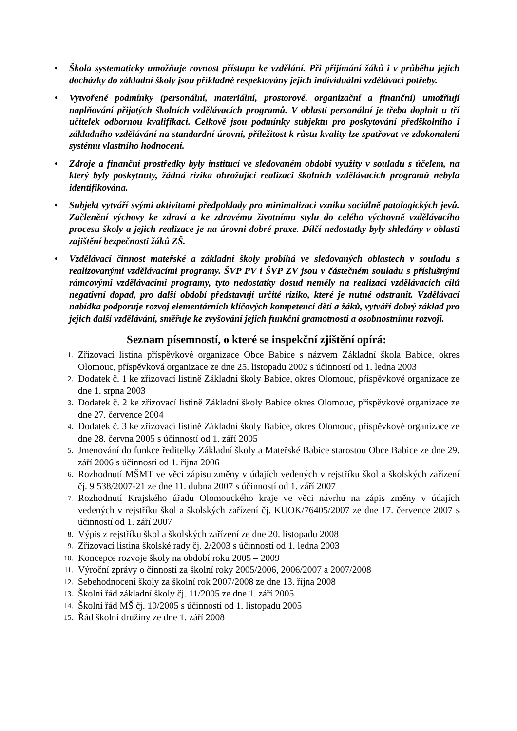• Škola systematicky umožňuje rovnost přístupu ke vzdělání. Při přijímání žáků i v průběhu jejich docházky do základní školy jsou příkladně respektovány jejich individuální vzdělávací potřeby.
• Vytvořené podmínky (personální, materiální, prostorové, organizační a finanční) umožňují naplňování přijatých školních vzdělávacích programů. V oblasti personální je třeba doplnit u tří učitelek odbornou kvalifikaci. Celkově jsou podmínky subjektu pro poskytování předškolního i základního vzdělávání na standardní úrovni, příležitost k růstu kvality lze spatřovat ve zdokonalení systému vlastního hodnocení.
• Zdroje a finanční prostředky byly institucí ve sledovaném období využity v souladu s účelem, na který byly poskytnuty, žádná rizika ohrožující realizaci školních vzdělávacích programů nebyla identifikována.
• Subjekt vytváří svými aktivitami předpoklady pro minimalizaci vzniku sociálně patologických jevů. Začlenění výchovy ke zdraví a ke zdravému životnímu stylu do celého výchovně vzdělávacího procesu školy a jejich realizace je na úrovni dobré praxe. Dílčí nedostatky byly shledány v oblasti zajištění bezpečnosti žáků ZŠ.
• Vzdělávací činnost mateřské a základní školy probíhá ve sledovaných oblastech v souladu s realizovanými vzdělávacími programy. ŠVP PV i ŠVP ZV jsou v částečném souladu s příslušnými rámcovými vzdělávacími programy, tyto nedostatky dosud neměly na realizaci vzdělávacích cílů negativní dopad, pro další období představují určité riziko, které je nutné odstranit. Vzdělávací nabídka podporuje rozvoj elementárních klíčových kompetencí dětí a žáků, vytváří dobrý základ pro jejich další vzdělávání, směřuje ke zvyšování jejich funkční gramotnosti a osobnostnímu rozvoji.
Seznam písemností, o které se inspekční zjištění opírá:
1. Zřizovací listina příspěvkové organizace Obce Babice s názvem Základní škola Babice, okres Olomouc, příspěvková organizace ze dne 25. listopadu 2002 s účinností od 1. ledna 2003
2. Dodatek č. 1 ke zřizovací listině Základní školy Babice, okres Olomouc, příspěvkové organizace ze dne 1. srpna 2003
3. Dodatek č. 2 ke zřizovací listině Základní školy Babice okres Olomouc, příspěvkové organizace ze dne 27. července 2004
4. Dodatek č. 3 ke zřizovací listině Základní školy Babice, okres Olomouc, příspěvkové organizace ze dne 28. června 2005 s účinností od 1. září 2005
5. Jmenování do funkce ředitelky Základní školy a Mateřské Babice starostou Obce Babice ze dne 29. září 2006 s účinností od 1. října 2006
6. Rozhodnutí MŠMT ve věci zápisu změny v údajích vedených v rejstříku škol a školských zařízení čj. 9 538/2007-21 ze dne 11. dubna 2007 s účinností od 1. září 2007
7. Rozhodnutí Krajského úřadu Olomouckého kraje ve věci návrhu na zápis změny v údajích vedených v rejstříku škol a školských zařízení čj. KUOK/76405/2007 ze dne 17. července 2007 s účinností od 1. září 2007
8. Výpis z rejstříku škol a školských zařízení ze dne 20. listopadu 2008
9. Zřizovací listina školské rady čj. 2/2003 s účinností od 1. ledna 2003
10. Koncepce rozvoje školy na období roku 2005 – 2009
11. Výroční zprávy o činnosti za školní roky 2005/2006, 2006/2007 a 2007/2008
12. Sebehodnocení školy za školní rok 2007/2008 ze dne 13. října 2008
13. Školní řád základní školy čj. 11/2005 ze dne 1. září 2005
14. Školní řád MŠ čj. 10/2005 s účinností od 1. listopadu 2005
15. Řád školní družiny ze dne 1. září 2008